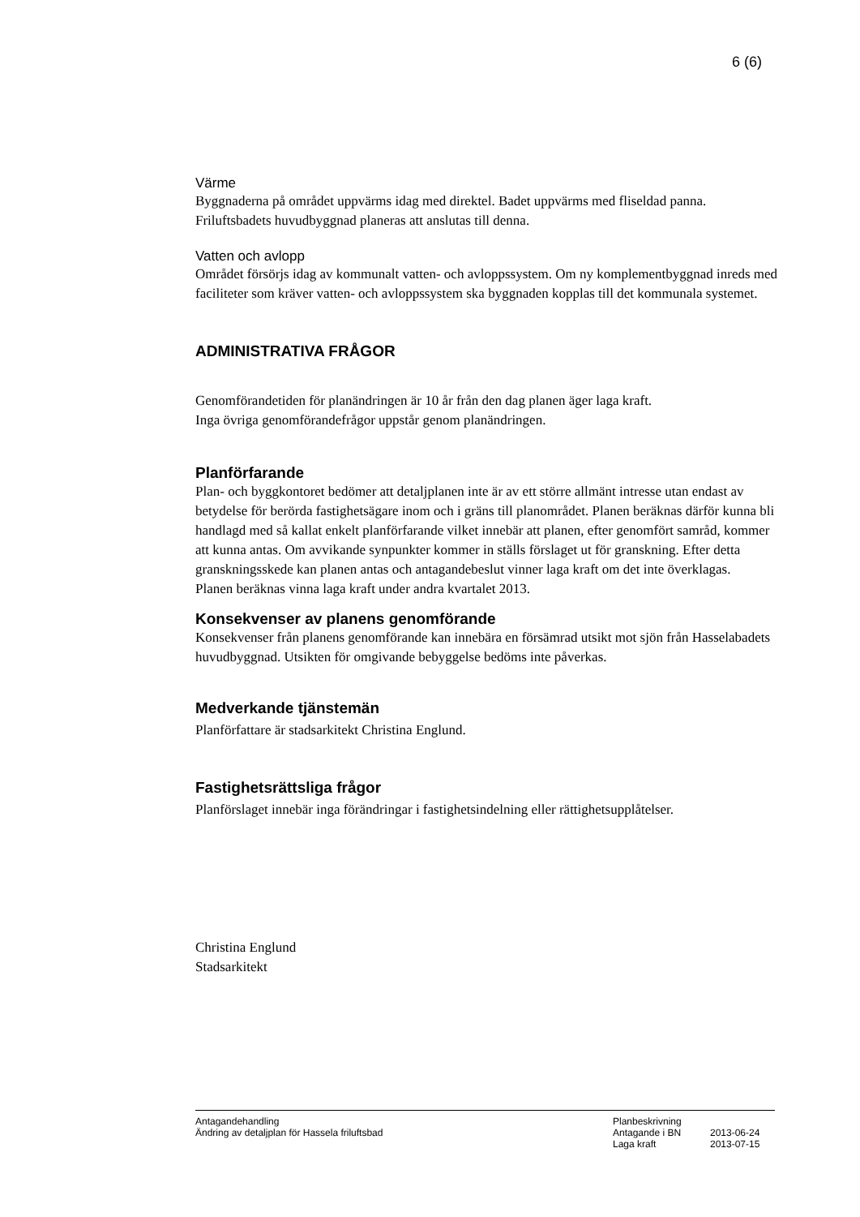6 (6)
Värme
Byggnaderna på området uppvärms idag med direktel. Badet uppvärms med fliseldad panna. Friluftsbadets huvudbyggnad planeras att anslutas till denna.
Vatten och avlopp
Området försörjs idag av kommunalt vatten- och avloppssystem. Om ny komplementbyggnad inreds med faciliteter som kräver vatten- och avloppssystem ska byggnaden kopplas till det kommunala systemet.
ADMINISTRATIVA FRÅGOR
Genomförandetiden för planändringen är 10 år från den dag planen äger laga kraft.
Inga övriga genomförandefrågor uppstår genom planändringen.
Planförfarande
Plan- och byggkontoret bedömer att detaljplanen inte är av ett större allmänt intresse utan endast av betydelse för berörda fastighetsägare inom och i gräns till planområdet. Planen beräknas därför kunna bli handlagd med så kallat enkelt planförfarande vilket innebär att planen, efter genomfört samråd, kommer att kunna antas. Om avvikande synpunkter kommer in ställs förslaget ut för granskning. Efter detta granskningsskede kan planen antas och antagandebeslut vinner laga kraft om det inte överklagas.
Planen beräknas vinna laga kraft under andra kvartalet 2013.
Konsekvenser av planens genomförande
Konsekvenser från planens genomförande kan innebära en försämrad utsikt mot sjön från Hasselabadets huvudbyggnad. Utsikten för omgivande bebyggelse bedöms inte påverkas.
Medverkande tjänstemän
Planförfattare är stadsarkitekt Christina Englund.
Fastighetsrättsliga frågor
Planförslaget innebär inga förändringar i fastighetsindelning eller rättighetsupplåtelser.
Christina Englund
Stadsarkitekt
Antagandehandling
Ändring av detaljplan för Hassela friluftsbad
Planbeskrivning
Antagande i BN 2013-06-24
Laga kraft 2013-07-15